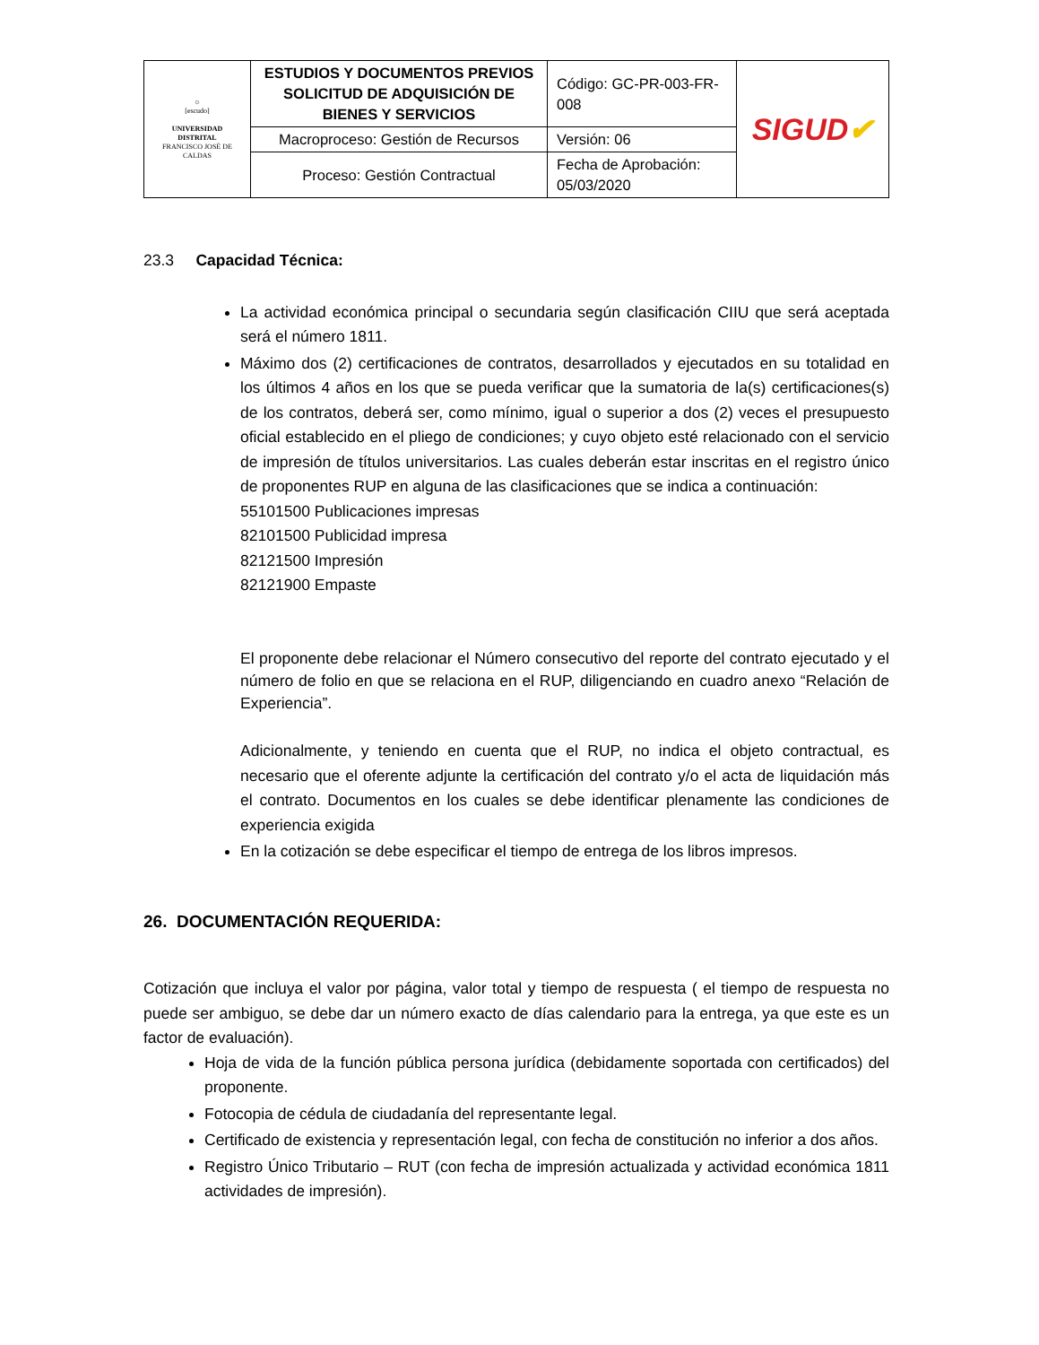| ☼ [escudo] UNIVERSIDAD DISTRITAL FRANCISCO JOSÉ DE CALDAS | ESTUDIOS Y DOCUMENTOS PREVIOS SOLICITUD DE ADQUISICIÓN DE BIENES Y SERVICIOS | Código: GC-PR-003-FR-008 | SIGUD ✔ |
| | Macroproceso: Gestión de Recursos | Versión: 06 | |
| | Proceso: Gestión Contractual | Fecha de Aprobación: 05/03/2020 | |
23.3 Capacidad Técnica:
La actividad económica principal o secundaria según clasificación CIIU que será aceptada será el número 1811.
Máximo dos (2) certificaciones de contratos, desarrollados y ejecutados en su totalidad en los últimos 4 años en los que se pueda verificar que la sumatoria de la(s) certificaciones(s) de los contratos, deberá ser, como mínimo, igual o superior a dos (2) veces el presupuesto oficial establecido en el pliego de condiciones; y cuyo objeto esté relacionado con el servicio de impresión de títulos universitarios. Las cuales deberán estar inscritas en el registro único de proponentes RUP en alguna de las clasificaciones que se indica a continuación:
55101500 Publicaciones impresas
82101500 Publicidad impresa
82121500 Impresión
82121900 Empaste
El proponente debe relacionar el Número consecutivo del reporte del contrato ejecutado y el número de folio en que se relaciona en el RUP, diligenciando en cuadro anexo “Relación de Experiencia”.
Adicionalmente, y teniendo en cuenta que el RUP, no indica el objeto contractual, es necesario que el oferente adjunte la certificación del contrato y/o el acta de liquidación más el contrato. Documentos en los cuales se debe identificar plenamente las condiciones de experiencia exigida
En la cotización se debe especificar el tiempo de entrega de los libros impresos.
26. DOCUMENTACIÓN REQUERIDA:
Cotización que incluya el valor por página, valor total y tiempo de respuesta ( el tiempo de respuesta no puede ser ambiguo, se debe dar un número exacto de días calendario para la entrega, ya que este es un factor de evaluación).
Hoja de vida de la función pública persona jurídica (debidamente soportada con certificados) del proponente.
Fotocopia de cédula de ciudadanía del representante legal.
Certificado de existencia y representación legal, con fecha de constitución no inferior a dos años.
Registro Único Tributario – RUT (con fecha de impresión actualizada y actividad económica 1811 actividades de impresión).